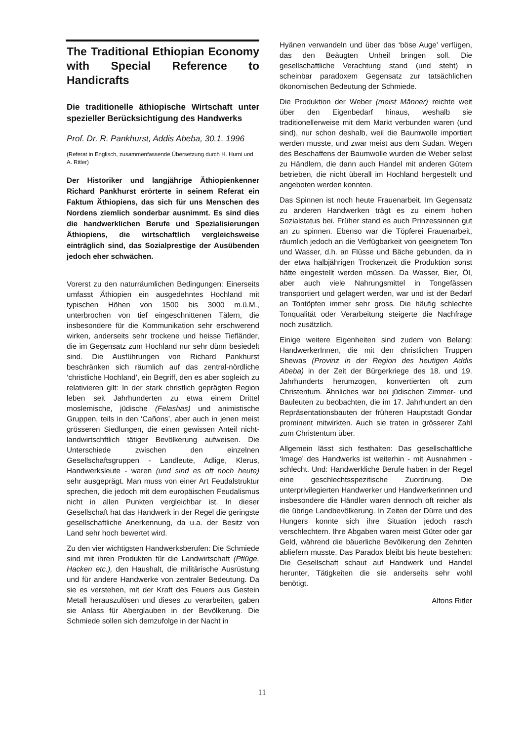The Traditional Ethiopian Economy with Special Reference to Handicrafts
Die traditionelle äthiopische Wirtschaft unter spezieller Berücksichtigung des Handwerks
Prof. Dr. R. Pankhurst, Addis Abeba, 30.1. 1996
(Referat in Englisch, zusammenfassende Übersetzung durch H. Hurni und A. Ritler)
Der Historiker und langjährige Äthiopienkenner Richard Pankhurst erörterte in seinem Referat ein Faktum Äthiopiens, das sich für uns Menschen des Nordens ziemlich sonderbar ausnimmt. Es sind dies die handwerklichen Berufe und Spezialisierungen Äthiopiens, die wirtschaftlich vergleichsweise einträglich sind, das Sozialprestige der Ausübenden jedoch eher schwächen.
Vorerst zu den naturräumlichen Bedingungen: Einerseits umfasst Äthiopien ein ausgedehntes Hochland mit typischen Höhen von 1500 bis 3000 m.ü.M., unterbrochen von tief eingeschnittenen Tälern, die insbesondere für die Kommunikation sehr erschwerend wirken, anderseits sehr trockene und heisse Tiefländer, die im Gegensatz zum Hochland nur sehr dünn besiedelt sind. Die Ausführungen von Richard Pankhurst beschränken sich räumlich auf das zentral-nördliche ‘christliche Hochland’, ein Begriff, den es aber sogleich zu relativieren gilt: In der stark christlich geprägten Region leben seit Jahrhunderten zu etwa einem Drittel moslemische, jüdische (Felashas) und animistische Gruppen, teils in den ‘Cañons’, aber auch in jenen meist grösseren Siedlungen, die einen gewissen Anteil nicht-landwirtschftlich tätiger Bevölkerung aufweisen. Die Unterschiede zwischen den einzelnen Gesellschaftsgruppen - Landleute, Adlige, Klerus, Handwerksleute - waren (und sind es oft noch heute) sehr ausgeprägt. Man muss von einer Art Feudalstruktur sprechen, die jedoch mit dem europäischen Feudalismus nicht in allen Punkten vergleichbar ist. In dieser Gesellschaft hat das Handwerk in der Regel die geringste gesellschaftliche Anerkennung, da u.a. der Besitz von Land sehr hoch bewertet wird.
Zu den vier wichtigsten Handwerksberufen: Die Schmiede sind mit ihren Produkten für die Landwirtschaft (Pflüge, Hacken etc.), den Haushalt, die militärische Ausrüstung und für andere Handwerke von zentraler Bedeutung. Da sie es verstehen, mit der Kraft des Feuers aus Gestein Metall herauszulösen und dieses zu verarbeiten, gaben sie Anlass für Aberglauben in der Bevölkerung. Die Schmiede sollen sich demzufolge in der Nacht in
Hyänen verwandeln und über das ‘böse Auge’ verfügen, das den Beäugten Unheil bringen soll. Die gesellschaftliche Verachtung stand (und steht) in scheinbar paradoxem Gegensatz zur tatsächlichen ökonomischen Bedeutung der Schmiede.
Die Produktion der Weber (meist Männer) reichte weit über den Eigenbedarf hinaus, weshalb sie traditionellerweise mit dem Markt verbunden waren (und sind), nur schon deshalb, weil die Baumwolle importiert werden musste, und zwar meist aus dem Sudan. Wegen des Beschaffens der Baumwolle wurden die Weber selbst zu Händlern, die dann auch Handel mit anderen Gütern betrieben, die nicht überall im Hochland hergestellt und angeboten werden konnten.
Das Spinnen ist noch heute Frauenarbeit. Im Gegensatz zu anderen Handwerken trägt es zu einem hohen Sozialstatus bei. Früher stand es auch Prinzessinnen gut an zu spinnen. Ebenso war die Töpferei Frauenarbeit, räumlich jedoch an die Verfügbarkeit von geeignetem Ton und Wasser, d.h. an Flüsse und Bäche gebunden, da in der etwa halbjährigen Trockenzeit die Produktion sonst hätte eingestellt werden müssen. Da Wasser, Bier, Öl, aber auch viele Nahrungsmittel in Tongefässen transportiert und gelagert werden, war und ist der Bedarf an Tontöpfen immer sehr gross. Die häufig schlechte Tonqualität oder Verarbeitung steigerte die Nachfrage noch zusätzlich.
Einige weitere Eigenheiten sind zudem von Belang: HandwerkerInnen, die mit den christlichen Truppen Shewas (Provinz in der Region des heutigen Addis Abeba) in der Zeit der Bürgerkriege des 18. und 19. Jahrhunderts herumzogen, konvertierten oft zum Christentum. Ähnliches war bei jüdischen Zimmer- und Bauleuten zu beobachten, die im 17. Jahrhundert an den Repräsentationsbauten der früheren Hauptstadt Gondar prominent mitwirkten. Auch sie traten in grösserer Zahl zum Christentum über.
Allgemein lässt sich festhalten: Das gesellschaftliche ‘Image’ des Handwerks ist weiterhin - mit Ausnahmen - schlecht. Und: Handwerkliche Berufe haben in der Regel eine geschlechtsspezifische Zuordnung. Die unterprivilegierten Handwerker und Handwerkerinnen und insbesondere die Händler waren dennoch oft reicher als die übrige Landbevölkerung. In Zeiten der Dürre und des Hungers konnte sich ihre Situation jedoch rasch verschlechtern. Ihre Abgaben waren meist Güter oder gar Geld, während die bäuerliche Bevölkerung den Zehnten abliefern musste. Das Paradox bleibt bis heute bestehen: Die Gesellschaft schaut auf Handwerk und Handel herunter, Tätigkeiten die sie anderseits sehr wohl benötigt.
Alfons Ritler
11